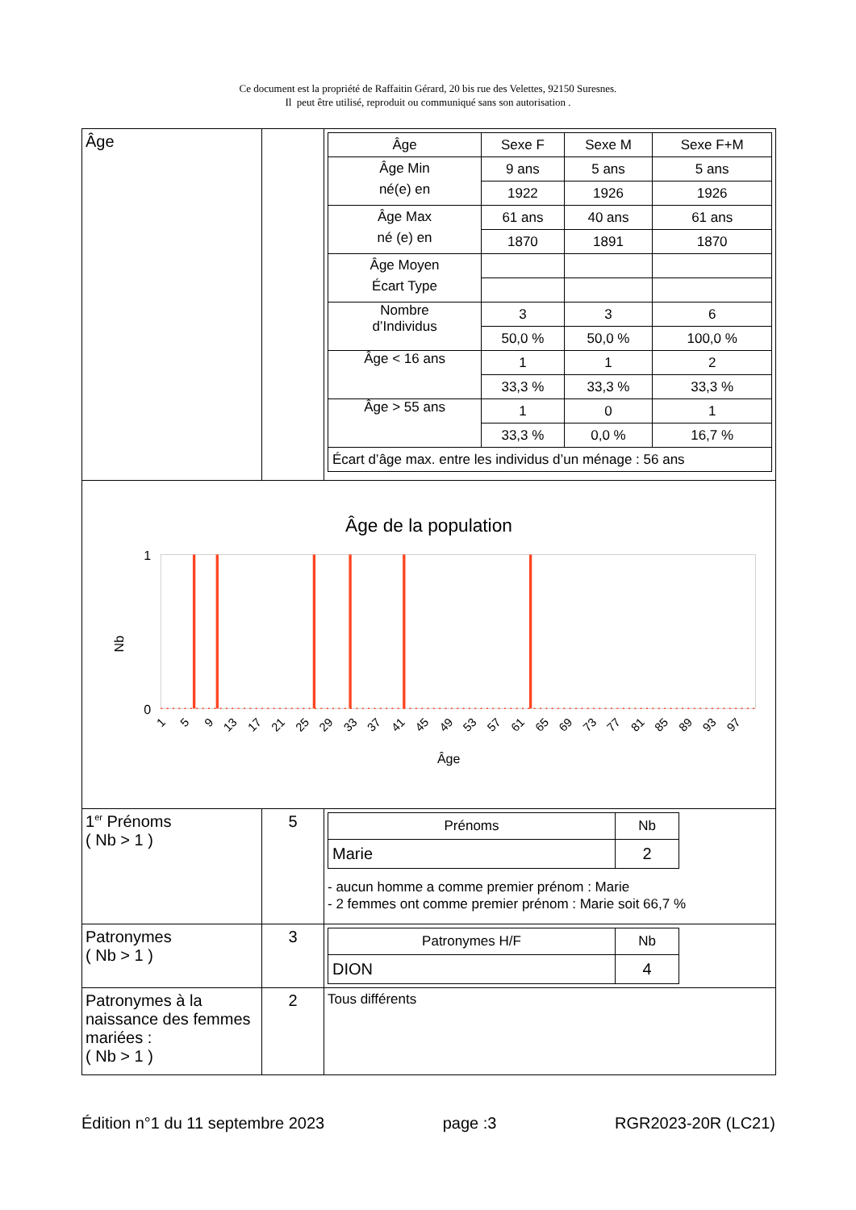Ce document est la propriété de Raffaitin Gérard, 20 bis rue des Velettes, 92150 Suresnes.
Il peut être utilisé, reproduit ou communiqué sans son autorisation .
| Âge | | / Âge / Sexe F / Sexe M / Sexe F+M / / --- / --- / --- / --- / / Âge Min né(e) en / 9 ans / 5 ans / 5 ans / / / 1922 / 1926 / 1926 / / Âge Max né (e) en / 61 ans / 40 ans / 61 ans / / / 1870 / 1891 / 1870 / / Âge Moyen Écart Type / / / / / Nombre d’Individus / 3 / 3 / 6 / / / 50,0 % / 50,0 % / 100,0 % / / Âge < 16 ans / 1 / 1 / 2 / / / 33,3 % / 33,3 % / 33,3 % / / Âge > 55 ans / 1 / 0 / 1 / / / 33,3 % / 0,0 % / 16,7 % / / Écart d’âge max. entre les individus d’un ménage : 56 ans / / / / |
| Âge de la population 1 0 Nb 1 5 9 13 17 21 25 29 33 37 41 45 49 53 57 61 65 69 73 77 81 85 89 93 97 Âge | | |
| 1<sup>er</sup> Prénoms ( Nb > 1 ) | 5 | / Prénoms / Nb / / --- / --- / / Marie / 2 / - aucun homme a comme premier prénom : Marie - 2 femmes ont comme premier prénom : Marie soit 66,7 % |
| Patronymes ( Nb > 1 ) | 3 | / Patronymes H/F / Nb / / --- / --- / / DION / 4 / |
| Patronymes à la naissance des femmes mariées : ( Nb > 1 ) | 2 | Tous différents |
Édition n°1 du 11 septembre 2023 page :3 RGR2023-20R (LC21)